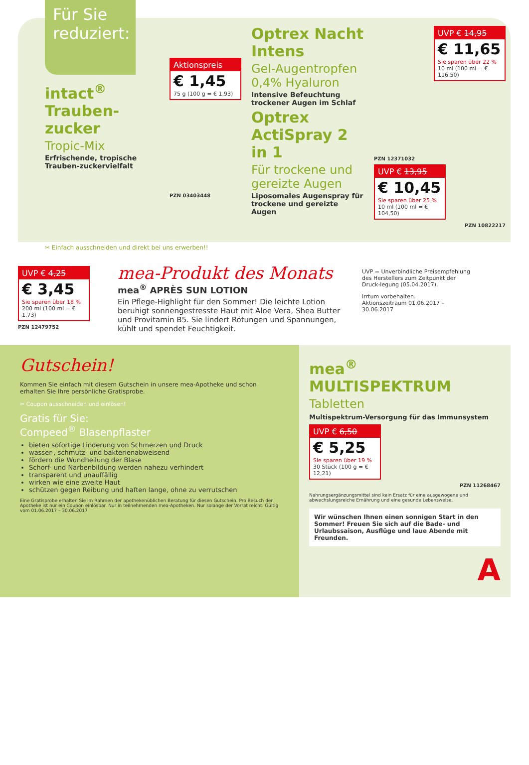Für Sie reduziert:
intact<sup>®</sup> Trauben-zucker
Tropic-Mix
Erfrischende, tropische Trauben-zuckervielfalt
Aktionspreis
€ 1,45
75 g (100 g = € 1,93)
PZN 03403448
Optrex Nacht Intens
Gel-Augentropfen 0,4% Hyaluron
Intensive Befeuchtung trockener Augen im Schlaf
Optrex ActiSpray 2 in 1
Für trockene und gereizte Augen
Liposomales Augenspray für trockene und gereizte Augen
UVP € 14,95
€ 11,65
Sie sparen über 22 %
10 ml (100 ml = € 116,50)
PZN 12371032
UVP € 13,95
€ 10,45
Sie sparen über 25 %
10 ml (100 ml = € 104,50)
PZN 10822217
✂ Einfach ausschneiden und direkt bei uns erwerben!!
UVP € 4,25
€ 3,45
Sie sparen über 18 %
200 ml (100 ml = € 1,73)
PZN 12479752
mea-Produkt des Monats
mea<sup>®</sup> APRÈS SUN LOTION
Ein Pflege-Highlight für den Sommer! Die leichte Lotion beruhigt sonnengestresste Haut mit Aloe Vera, Shea Butter und Provitamin B5. Sie lindert Rötungen und Spannungen, kühlt und spendet Feuchtigkeit.
UVP = Unverbindliche Preisempfehlung des Herstellers zum Zeitpunkt der Druck-legung (05.04.2017).
Irrtum vorbehalten.
Aktionszeitraum 01.06.2017 – 30.06.2017
Gutschein!
Kommen Sie einfach mit diesem Gutschein in unsere mea-Apotheke und schon erhalten Sie Ihre persönliche Gratisprobe.
✂ Coupon ausschneiden und einlösen!
Gratis für Sie:
Compeed<sup>®</sup> Blasenpflaster
bieten sofortige Linderung von Schmerzen und Druck
wasser-, schmutz- und bakterienabweisend
fördern die Wundheilung der Blase
Schorf- und Narbenbildung werden nahezu verhindert
transparent und unauffällig
wirken wie eine zweite Haut
schützen gegen Reibung und haften lange, ohne zu verrutschen
Eine Gratisprobe erhalten Sie im Rahmen der apothekenüblichen Beratung für diesen Gutschein. Pro Besuch der Apotheke ist nur ein Coupon einlösbar. Nur in teilnehmenden mea-Apotheken. Nur solange der Vorrat reicht. Gültig vom 01.06.2017 – 30.06.2017
mea<sup>®</sup> MULTISPEKTRUM
Tabletten
Multispektrum-Versorgung für das Immunsystem
UVP € 6,50
€ 5,25
Sie sparen über 19 %
30 Stück (100 g = € 12,21)
PZN 11268467
Nahrungsergänzungsmittel sind kein Ersatz für eine ausgewogene und abwechslungsreiche Ernährung und eine gesunde Lebensweise.
Wir wünschen Ihnen einen sonnigen Start in den Sommer! Freuen Sie sich auf die Bade- und Urlaubssaison, Ausflüge und laue Abende mit Freunden.
A